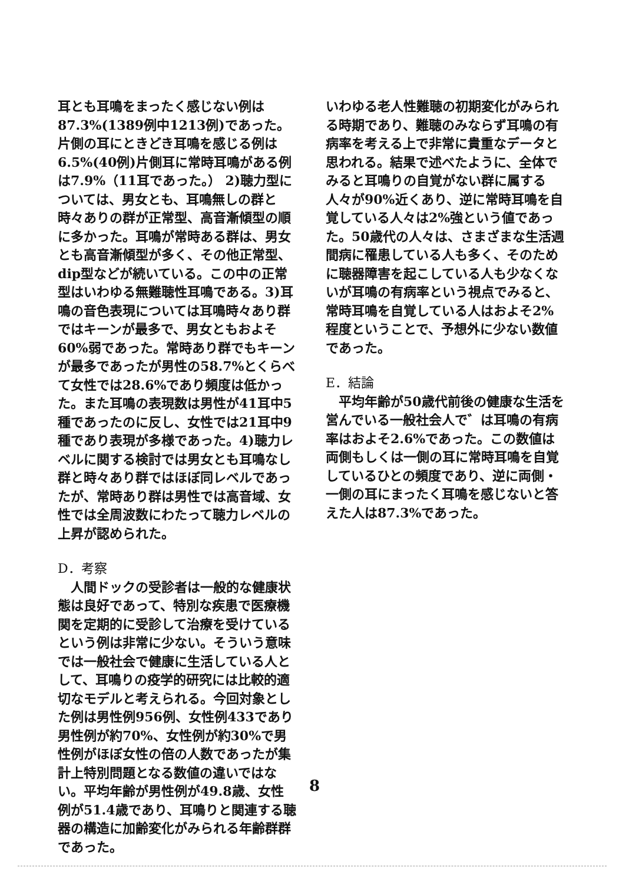耳とも耳鳴をまったく感じない例は87.3%(1389例中1213例)であった。片側の耳にときどき耳鳴を感じる例は6.5%(40例)片側耳に常時耳鳴がある例は7.9%（11耳であった。） 2)聴力型については、男女とも、耳鳴無しの群と時々ありの群が正常型、高音漸傾型の順に多かった。耳鳴が常時ある群は、男女とも高音漸傾型が多く、その他正常型、dip型などが続いている。この中の正常型はいわゆる無難聴性耳鳴である。3)耳鳴の音色表現については耳鳴時々あり群ではキーンが最多で、男女ともおよそ60%弱であった。常時あり群でもキーンが最多であったが男性の58.7%とくらべて女性では28.6%であり頻度は低かった。また耳鳴の表現数は男性が41耳中5種であったのに反し、女性では21耳中9種であり表現が多様であった。4)聴力レベルに関する検討では男女とも耳鳴なし群と時々あり群ではほぼ同レベルであったが、常時あり群は男性では高音域、女性では全周波数にわたって聴力レベルの上昇が認められた。
D．考察
　人間ドックの受診者は一般的な健康状態は良好であって、特別な疾患で医療機関を定期的に受診して治療を受けているという例は非常に少ない。そういう意味では一般社会で健康に生活している人として、耳鳴りの疫学的研究には比較的適切なモデルと考えられる。今回対象とした例は男性例956例、女性例433であり男性例が約70%、女性例が約30%で男性例がほぼ女性の倍の人数であったが集計上特別問題となる数値の違いではない。平均年齢が男性例が49.8歳、女性例が51.4歳であり、耳鳴りと関連する聴器の構造に加齢変化がみられる年齢群群であった。
いわゆる老人性難聴の初期変化がみられる時期であり、難聴のみならず耳鳴の有病率を考える上で非常に貴重なデータと思われる。結果で述べたように、全体でみると耳鳴りの自覚がない群に属する人々が90%近くあり、逆に常時耳鳴を自覚している人々は2%強という値であった。50歳代の人々は、さまざまな生活週間病に罹患している人も多く、そのために聴器障害を起こしている人も少なくないが耳鳴の有病率という視点でみると、常時耳鳴を自覚している人はおよそ2%程度ということで、予想外に少ない数値であった。
E．結論
　平均年齢が50歳代前後の健康な生活を営んでいる一般社会人で゛は耳鳴の有病率はおよそ2.6%であった。この数値は両側もしくは一側の耳に常時耳鳴を自覚しているひとの頻度であり、逆に両側・一側の耳にまったく耳鳴を感じないと答えた人は87.3%であった。
8